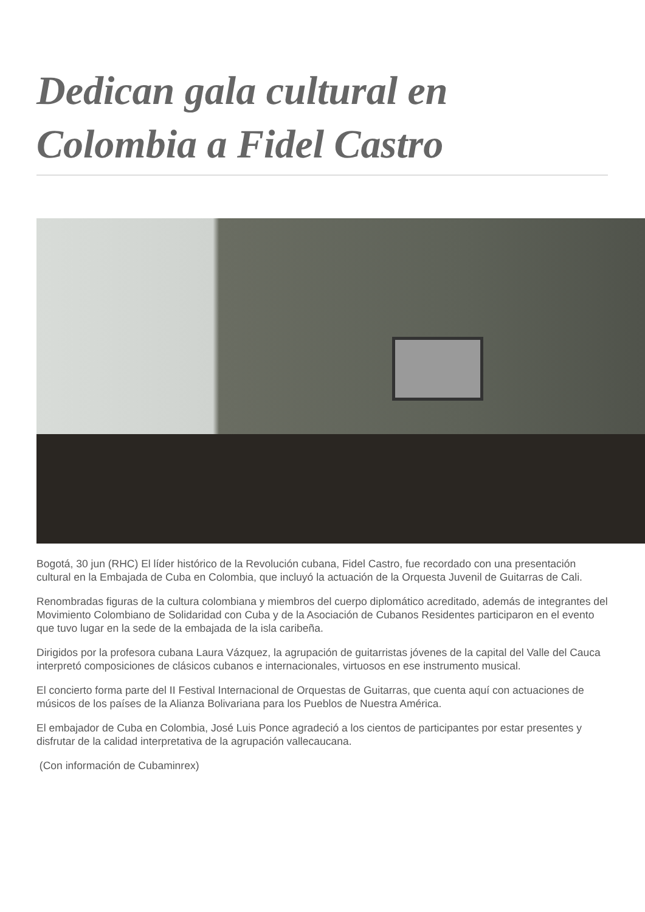Dedican gala cultural en Colombia a Fidel Castro
Bogotá, 30 jun (RHC) El líder histórico de la Revolución cubana, Fidel Castro, fue recordado con una presentación cultural en la Embajada de Cuba en Colombia, que incluyó la actuación de la Orquesta Juvenil de Guitarras de Cali.
Renombradas figuras de la cultura colombiana y miembros del cuerpo diplomático acreditado, además de integrantes del Movimiento Colombiano de Solidaridad con Cuba y de la Asociación de Cubanos Residentes participaron en el evento que tuvo lugar en la sede de la embajada de la isla caribeña.
Dirigidos por la profesora cubana Laura Vázquez, la agrupación de guitarristas jóvenes de la capital del Valle del Cauca interpretó composiciones de clásicos cubanos e internacionales, virtuosos en ese instrumento musical.
El concierto forma parte del II Festival Internacional de Orquestas de Guitarras, que cuenta aquí con actuaciones de músicos de los países de la Alianza Bolivariana para los Pueblos de Nuestra América.
El embajador de Cuba en Colombia, José Luis Ponce agradeció a los cientos de participantes por estar presentes y disfrutar de la calidad interpretativa de la agrupación vallecaucana.
(Con información de Cubaminrex)